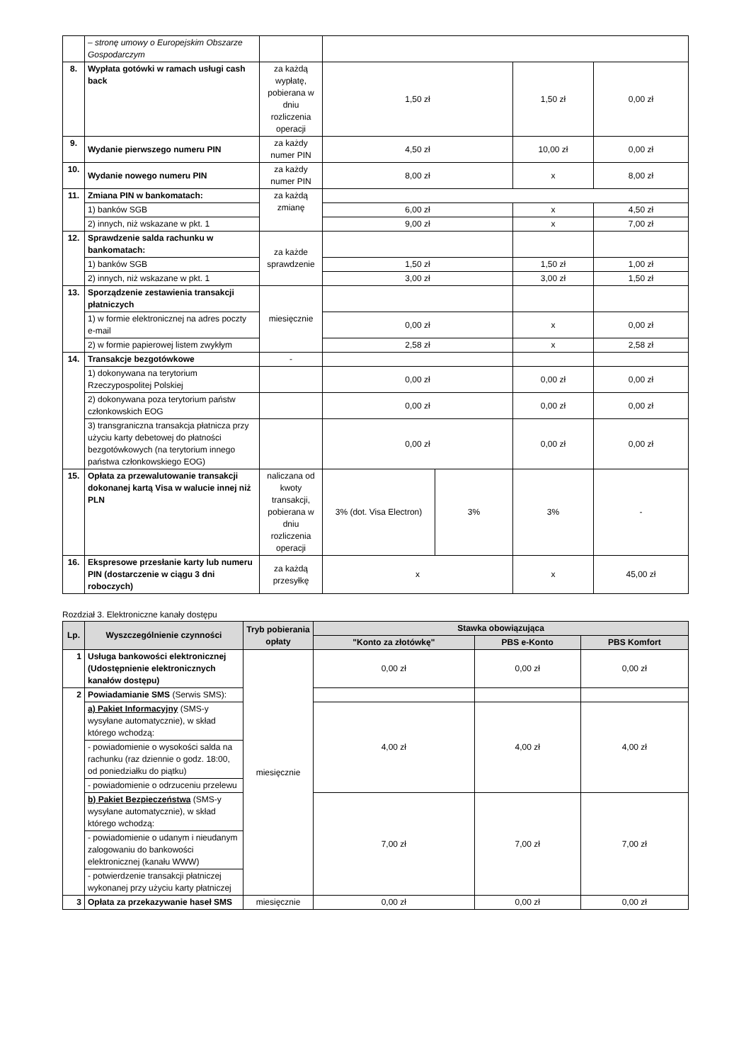| | – stronę umowy o Europejskim Obszarze Gospodarczym | | | | | |
| 8. | Wypłata gotówki w ramach usługi cash back | za każdą wypłatę, pobierana w dniu rozliczenia operacji | 1,50 zł | | 1,50 zł | 0,00 zł |
| 9. | Wydanie pierwszego numeru PIN | za każdy numer PIN | 4,50 zł | | 10,00 zł | 0,00 zł |
| 10. | Wydanie nowego numeru PIN | za każdy numer PIN | 8,00 zł | | x | 8,00 zł |
| 11. | Zmiana PIN w bankomatach: | za każdą zmianę | | | | |
| | 1) banków SGB | | 6,00 zł | | x | 4,50 zł |
| | 2) innych, niż wskazane w pkt. 1 | | 9,00 zł | | x | 7,00 zł |
| 12. | Sprawdzenie salda rachunku w bankomatach: | za każde sprawdzenie | | | | |
| | 1) banków SGB | | 1,50 zł | | 1,50 zł | 1,00 zł |
| | 2) innych, niż wskazane w pkt. 1 | | 3,00 zł | | 3,00 zł | 1,50 zł |
| 13. | Sporządzenie zestawienia transakcji płatniczych | miesięcznie | | | | |
| | 1) w formie elektronicznej na adres poczty e-mail | | 0,00 zł | | x | 0,00 zł |
| | 2) w formie papierowej listem zwykłym | | 2,58 zł | | x | 2,58 zł |
| 14. | Transakcje bezgotówkowe | - | | | | |
| | 1) dokonywana na terytorium Rzeczypospolitej Polskiej | | 0,00 zł | | 0,00 zł | 0,00 zł |
| | 2) dokonywana poza terytorium państw członkowskich EOG | | 0,00 zł | | 0,00 zł | 0,00 zł |
| | 3) transgraniczna transakcja płatnicza przy użyciu karty debetowej do płatności bezgotówkowych (na terytorium innego państwa członkowskiego EOG) | | 0,00 zł | | 0,00 zł | 0,00 zł |
| 15. | Opłata za przewalutowanie transakcji dokonanej kartą Visa w walucie innej niż PLN | naliczana od kwoty transakcji, pobierana w dniu rozliczenia operacji | 3% (dot. Visa Electron) | 3% | 3% | - |
| 16. | Ekspresowe przesłanie karty lub numeru PIN (dostarczenie w ciągu 3 dni roboczych) | za każdą przesyłkę | x | | x | 45,00 zł |
Rozdział 3. Elektroniczne kanały dostępu
| Lp. | Wyszczególnienie czynności | Tryb pobierania opłaty | Stawka obowiązująca | | |
| --- | --- | --- | --- | --- | --- |
| | | | "Konto za złotówkę" | PBS e-Konto | PBS Komfort |
| 1 | Usługa bankowości elektronicznej (Udostępnienie elektronicznych kanałów dostępu) | miesięcznie | 0,00 zł | 0,00 zł | 0,00 zł |
| 2 | Powiadamianie SMS (Serwis SMS): | | | | |
| | a) Pakiet Informacyjny (SMS-y wysyłane automatycznie), w skład którego wchodzą: | | 4,00 zł | 4,00 zł | 4,00 zł |
| | - powiadomienie o wysokości salda na rachunku (raz dziennie o godz. 18:00, od poniedziałku do piątku) | | | | |
| | - powiadomienie o odrzuceniu przelewu | | | | |
| | b) Pakiet Bezpieczeństwa (SMS-y wysyłane automatycznie), w skład którego wchodzą: | | 7,00 zł | 7,00 zł | 7,00 zł |
| | - powiadomienie o udanym i nieudanym zalogowaniu do bankowości elektronicznej (kanału WWW) | | | | |
| | - potwierdzenie transakcji płatniczej wykonanej przy użyciu karty płatniczej | | | | |
| 3 | Opłata za przekazywanie haseł SMS | miesięcznie | 0,00 zł | 0,00 zł | 0,00 zł |